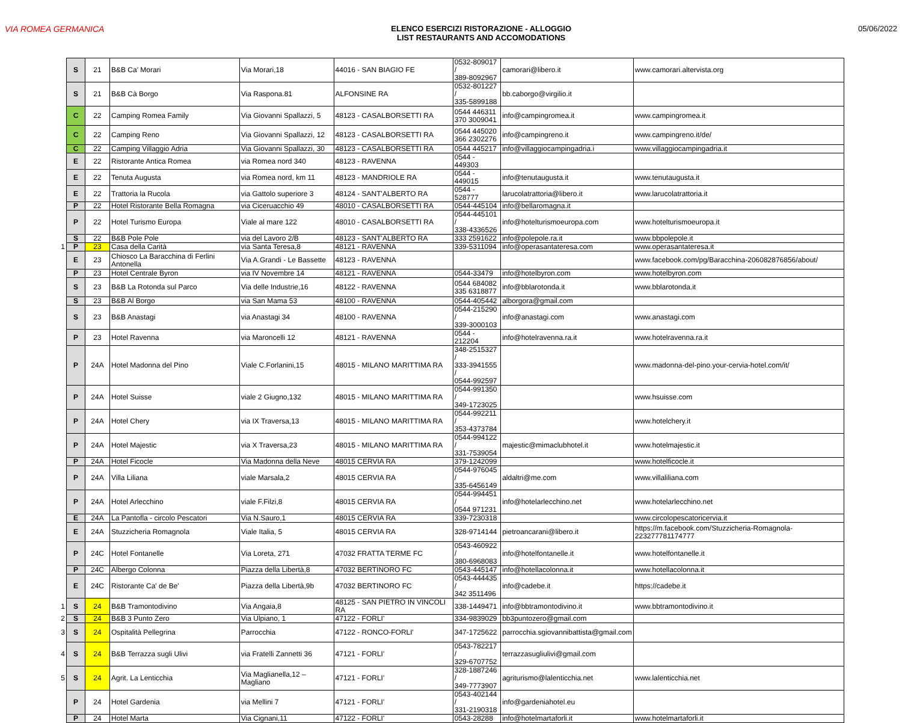VIA ROMEA GERMANICA ELENCO ESERCIZI RISTORAZIONE - ALLOGGIO
LIST RESTAURANTS AND ACCOMODATIONS
05/06/2022
| | S | 21 | B&B Ca' Morari | Via Morari,18 | 44016 - SAN BIAGIO FE | 0532-809017 / 389-8092967 | camorari@libero.it | www.camorari.altervista.org |
| | S | 21 | B&B Cà Borgo | Via Raspona.81 | ALFONSINE RA | 0532-801227 / 335-5899188 | bb.caborgo@virgilio.it | |
| | C | 22 | Camping Romea Family | Via Giovanni Spallazzi, 5 | 48123 - CASALBORSETTI RA | 0544 446311 370 3009041 | info@campingromea.it | www.campingromea.it |
| | C | 22 | Camping Reno | Via Giovanni Spallazzi, 12 | 48123 - CASALBORSETTI RA | 0544 445020 366 2302276 | info@campingreno.it | www.campingreno.it/de/ |
| | C | 22 | Camping Villaggio Adria | Via Giovanni Spallazzi, 30 | 48123 - CASALBORSETTI RA | 0544 445217 | info@villaggiocampingadria.i | www.villaggiocampingadria.it |
| | E | 22 | Ristorante Antica Romea | via Romea nord 340 | 48123 - RAVENNA | 0544 - 449303 | | |
| | E | 22 | Tenuta Augusta | via Romea nord, km 11 | 48123 - MANDRIOLE RA | 0544 - 449015 | info@tenutaugusta.it | www.tenutaugusta.it |
| | E | 22 | Trattoria la Rucola | via Gattolo superiore 3 | 48124 - SANT'ALBERTO RA | 0544 - 528777 | larucolatrattoria@libero.it | www.larucolatrattoria.it |
| | P | 22 | Hotel Ristorante Bella Romagna | via Ciceruacchio 49 | 48010 - CASALBORSETTI RA | 0544-445104 | info@bellaromagna.it | |
| | P | 22 | Hotel Turismo Europa | Viale al mare 122 | 48010 - CASALBORSETTI RA | 0544-445101 / 338-4336526 | info@hotelturismoeuropa.com | www.hotelturismoeuropa.it |
| | S | 22 | B&B Pole Pole | via del Lavoro 2/B | 48123 - SANT'ALBERTO RA | 333 2591622 | info@polepole.ra.it | www.bbpolepole.it |
| 1 | P | 23 | Casa della Carità | via Santa Teresa,8 | 48121 - RAVENNA | 339-5311094 | info@operasantateresa.com | www.operasantateresa.it |
| | E | 23 | Chiosco La Baracchina di Ferlini Antonella | Via A.Grandi - Le Bassette | 48123 - RAVENNA | | | www.facebook.com/pg/Baracchina-206082876856/about/ |
| | P | 23 | Hotel Centrale Byron | via IV Novembre 14 | 48121 - RAVENNA | 0544-33479 | info@hotelbyron.com | www.hotelbyron.com |
| | S | 23 | B&B La Rotonda sul Parco | Via delle Industrie,16 | 48122 - RAVENNA | 0544 684082 335 6318877 | info@bblarotonda.it | www.bblarotonda.it |
| | S | 23 | B&B Al Borgo | via San Mama 53 | 48100 - RAVENNA | 0544-405442 | alborgora@gmail.com | |
| | S | 23 | B&B Anastagi | via Anastagi 34 | 48100 - RAVENNA | 0544-215290 / 339-3000103 | info@anastagi.com | www.anastagi.com |
| | P | 23 | Hotel Ravenna | via Maroncelli 12 | 48121 - RAVENNA | 0544 - 212204 | info@hotelravenna.ra.it | www.hotelravenna.ra.it |
| | P | 24A | Hotel Madonna del Pino | Viale C.Forlanini,15 | 48015 - MILANO MARITTIMA RA | 348-2515327 / 333-3941555 / 0544-992597 | | www.madonna-del-pino.your-cervia-hotel.com/it/ |
| | P | 24A | Hotel Suisse | viale 2 Giugno,132 | 48015 - MILANO MARITTIMA RA | 0544-991350 / 349-1723025 | | www.hsuisse.com |
| | P | 24A | Hotel Chery | via IX Traversa,13 | 48015 - MILANO MARITTIMA RA | 0544-992211 / 353-4373784 | | www.hotelchery.it |
| | P | 24A | Hotel Majestic | via X Traversa,23 | 48015 - MILANO MARITTIMA RA | 0544-994122 / 331-7539054 | majestic@mimaclubhotel.it | www.hotelmajestic.it |
| | P | 24A | Hotel Ficocle | Via Madonna della Neve | 48015 CERVIA RA | 379-1242099 | | www.hotelficocle.it |
| | P | 24A | Villa Liliana | viale Marsala,2 | 48015 CERVIA RA | 0544-976045 / 335-6456149 | aldaltri@me.com | www.villaliliana.com |
| | P | 24A | Hotel Arlecchino | viale F.Filzi,8 | 48015 CERVIA RA | 0544-994451 / 0544 971231 | info@hotelarlecchino.net | www.hotelarlecchino.net |
| | E | 24A | La Pantofla - circolo Pescatori | Via N.Sauro,1 | 48015 CERVIA RA | 339-7230318 | | www.circolopescatoricervia.it |
| | E | 24A | Stuzzicheria Romagnola | Viale Italia, 5 | 48015 CERVIA RA | 328-9714144 | pietroancarani@libero.it | https://m.facebook.com/Stuzzicheria-Romagnola-223277781174777 |
| | P | 24C | Hotel Fontanelle | Via Loreta, 271 | 47032 FRATTA TERME FC | 0543-460922 / 380-6968083 | info@hotelfontanelle.it | www.hotelfontanelle.it |
| | P | 24C | Albergo Colonna | Piazza della Libertà,8 | 47032 BERTINORO FC | 0543-445147 | info@hotellacolonna.it | www.hotellacolonna.it |
| | E | 24C | Ristorante Ca' de Be' | Piazza della Libertà,9b | 47032 BERTINORO FC | 0543-444435 / 342 3511496 | info@cadebe.it | https://cadebe.it |
| 1 | S | 24 | B&B Tramontodivino | Via Angaia,8 | 48125 - SAN PIETRO IN VINCOLI RA | 338-1449471 | info@bbtramontodivino.it | www.bbtramontodivino.it |
| 2 | S | 24 | B&B 3 Punto Zero | Via Ulpiano, 1 | 47122 - FORLI' | 334-9839029 | bb3puntozero@gmail.com | |
| 3 | S | 24 | Ospitalità Pellegrina | Parrocchia | 47122 - RONCO-FORLI' | 347-1725622 | parrocchia.sgiovannibattista@gmail.com | |
| 4 | S | 24 | B&B Terrazza sugli Ulivi | via Fratelli Zannetti 36 | 47121 - FORLI' | 0543-782217 / 329-6707752 | terrazzasugliulivi@gmail.com | |
| 5 | S | 24 | Agrit. La Lenticchia | Via Maglianella,12 – Magliano | 47121 - FORLI' | 328-1887246 / 349-7773907 | agriturismo@lalenticchia.net | www.lalenticchia.net |
| | P | 24 | Hotel Gardenia | via Mellini 7 | 47121 - FORLI' | 0543-402144 / 331-2190318 | info@gardeniahotel.eu | |
| | P | 24 | Hotel Marta | Via Cignani,11 | 47122 - FORLI' | 0543-28288 | info@hotelmartaforli.it | www.hotelmartaforli.it |